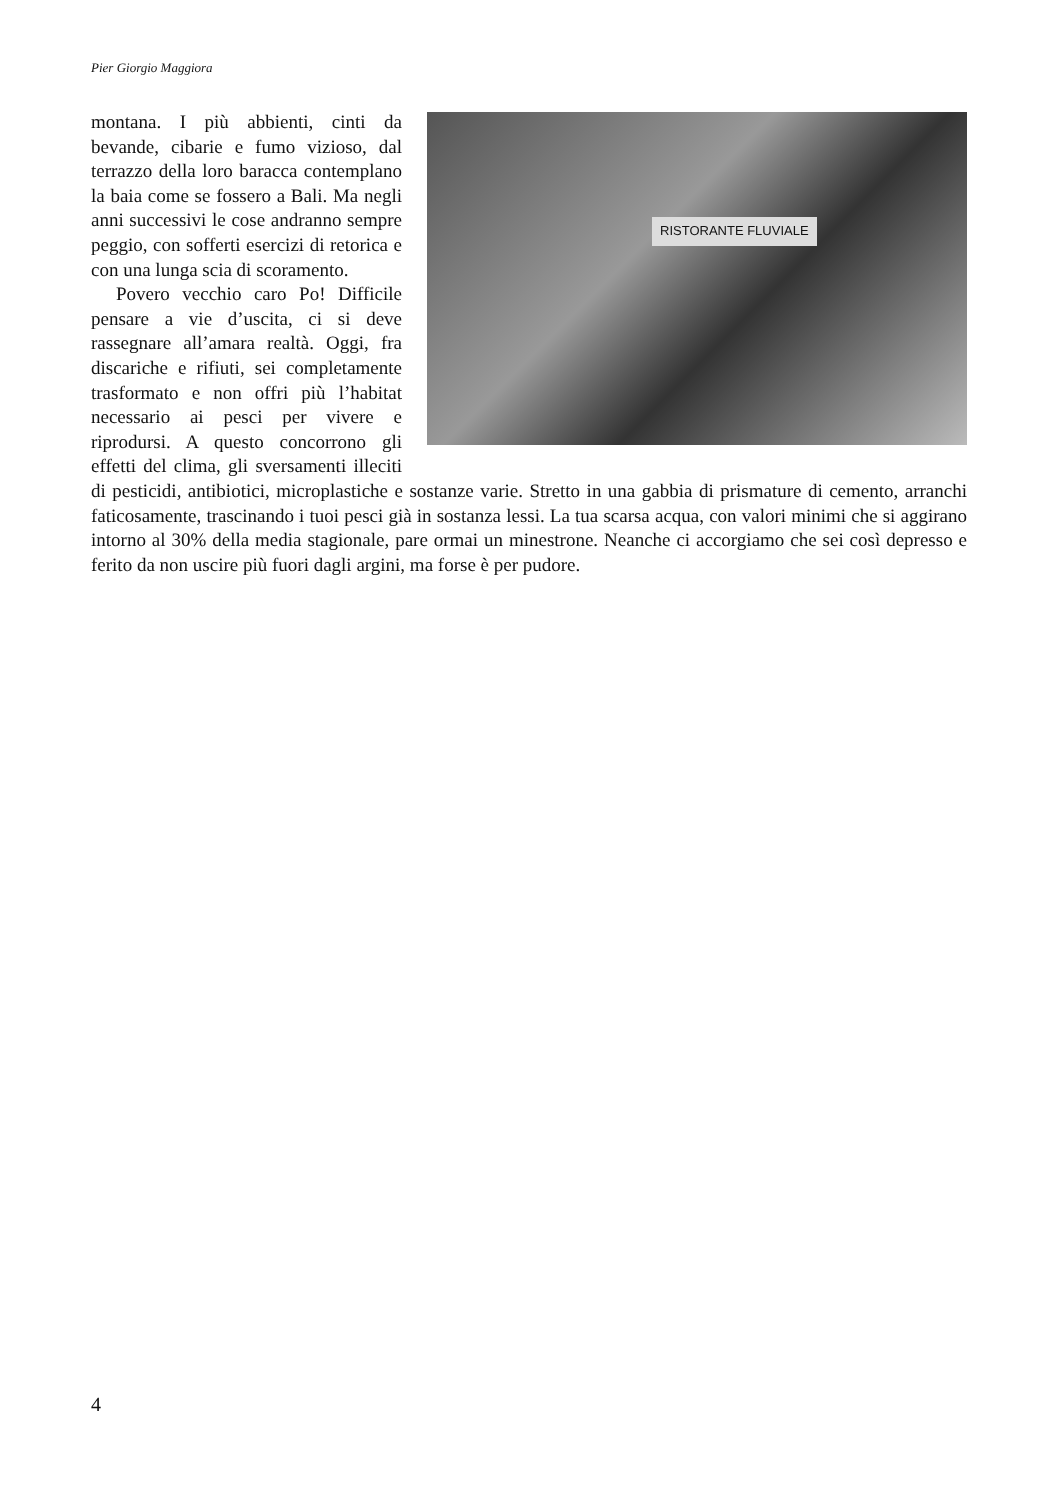Pier Giorgio Maggiora
RISTORANTE FLUVIALE
montana. I più abbienti, cinti da bevande, cibarie e fumo vizioso, dal terrazzo della loro baracca contemplano la baia come se fossero a Bali. Ma negli anni successivi le cose andranno sempre peggio, con sofferti esercizi di retorica e con una lunga scia di scoramento.
Povero vecchio caro Po! Difficile pensare a vie d’uscita, ci si deve rassegnare all’amara realtà. Oggi, fra discariche e rifiuti, sei completamente trasformato e non offri più l’habitat necessario ai pesci per vivere e riprodursi. A questo concorrono gli effetti del clima, gli sversamenti illeciti di pesticidi, antibiotici, microplastiche e sostanze varie. Stretto in una gabbia di prismature di cemento, arranchi faticosamente, trascinando i tuoi pesci già in sostanza lessi. La tua scarsa acqua, con valori minimi che si aggirano intorno al 30% della media stagionale, pare ormai un minestrone. Neanche ci accorgiamo che sei così depresso e ferito da non uscire più fuori dagli argini, ma forse è per pudore.
4